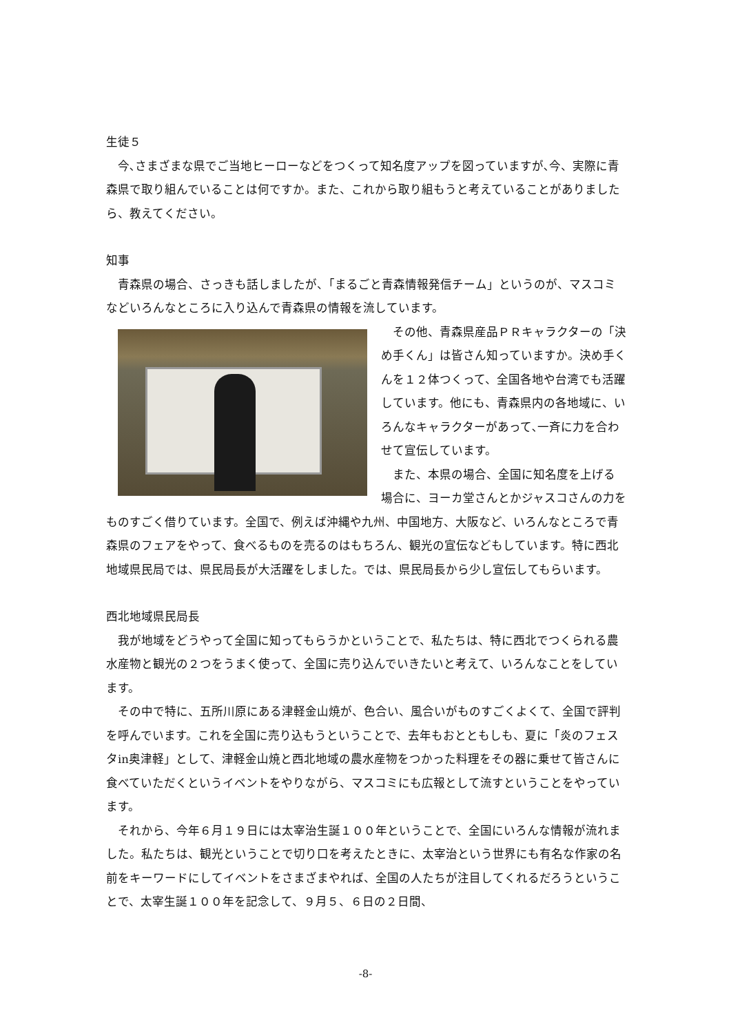生徒５
今､さまざまな県でご当地ヒーローなどをつくって知名度アップを図っていますが､今、実際に青森県で取り組んでいることは何ですか。また、これから取り組もうと考えていることがありましたら、教えてください。
知事
青森県の場合、さっきも話しましたが、「まるごと青森情報発信チーム」というのが、マスコミなどいろんなところに入り込んで青森県の情報を流しています。
その他、青森県産品ＰＲキャラクターの「決め手くん」は皆さん知っていますか。決め手くんを１２体つくって、全国各地や台湾でも活躍しています。他にも、青森県内の各地域に、いろんなキャラクターがあって､一斉に力を合わせて宣伝しています。
また、本県の場合、全国に知名度を上げる場合に、ヨーカ堂さんとかジャスコさんの力をものすごく借りています。全国で、例えば沖縄や九州、中国地方、大阪など、いろんなところで青森県のフェアをやって、食べるものを売るのはもちろん、観光の宣伝などもしています。特に西北地域県民局では、県民局長が大活躍をしました。では、県民局長から少し宣伝してもらいます。
西北地域県民局長
我が地域をどうやって全国に知ってもらうかということで、私たちは、特に西北でつくられる農水産物と観光の２つをうまく使って、全国に売り込んでいきたいと考えて、いろんなことをしています。
その中で特に、五所川原にある津軽金山焼が、色合い、風合いがものすごくよくて、全国で評判を呼んでいます。これを全国に売り込もうということで、去年もおとともしも、夏に「炎のフェスタin奥津軽」として、津軽金山焼と西北地域の農水産物をつかった料理をその器に乗せて皆さんに食べていただくというイベントをやりながら、マスコミにも広報として流すということをやっています。
それから、今年６月１９日には太宰治生誕１００年ということで、全国にいろんな情報が流れました。私たちは、観光ということで切り口を考えたときに、太宰治という世界にも有名な作家の名前をキーワードにしてイベントをさまざまやれば、全国の人たちが注目してくれるだろうということで、太宰生誕１００年を記念して、９月５、６日の２日間、
-8-